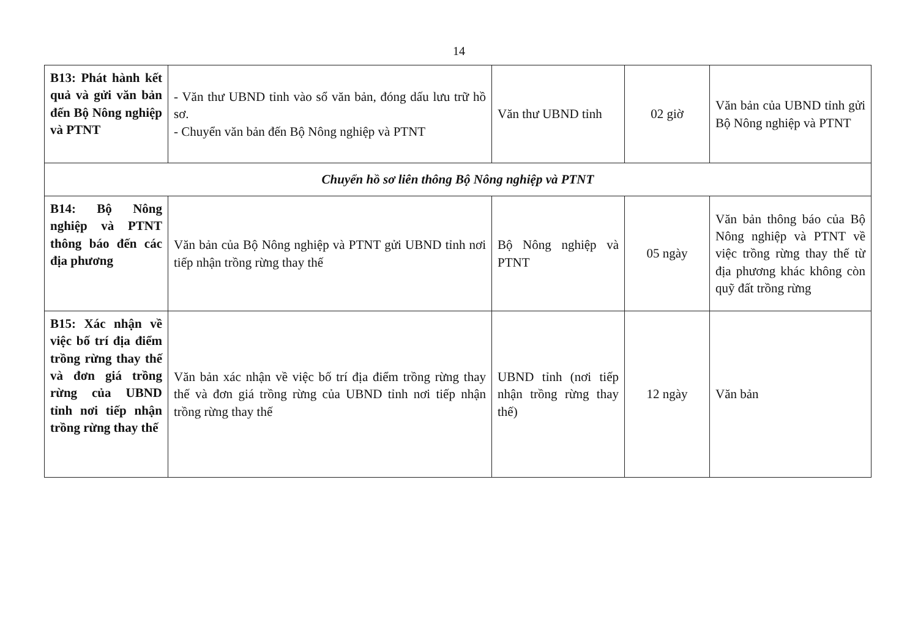14
| B13: Phát hành kết quả và gửi văn bản đến Bộ Nông nghiệp và PTNT | - Văn thư UBND tỉnh vào sổ văn bản, đóng dấu lưu trữ hồ sơ. - Chuyển văn bản đến Bộ Nông nghiệp và PTNT | Văn thư UBND tỉnh | 02 giờ | Văn bản của UBND tỉnh gửi Bộ Nông nghiệp và PTNT |
| Chuyển hồ sơ liên thông Bộ Nông nghiệp và PTNT | | | | |
| B14: Bộ Nông nghiệp và PTNT thông báo đến các địa phương | Văn bản của Bộ Nông nghiệp và PTNT gửi UBND tỉnh nơi tiếp nhận trồng rừng thay thế | Bộ Nông nghiệp và PTNT | 05 ngày | Văn bản thông báo của Bộ Nông nghiệp và PTNT về việc trồng rừng thay thế từ địa phương khác không còn quỹ đất trồng rừng |
| B15: Xác nhận về việc bố trí địa điểm trồng rừng thay thế và đơn giá trồng rừng của UBND tỉnh nơi tiếp nhận trồng rừng thay thế | Văn bản xác nhận về việc bố trí địa điểm trồng rừng thay thế và đơn giá trồng rừng của UBND tỉnh nơi tiếp nhận trồng rừng thay thế | UBND tỉnh (nơi tiếp nhận trồng rừng thay thế) | 12 ngày | Văn bản |